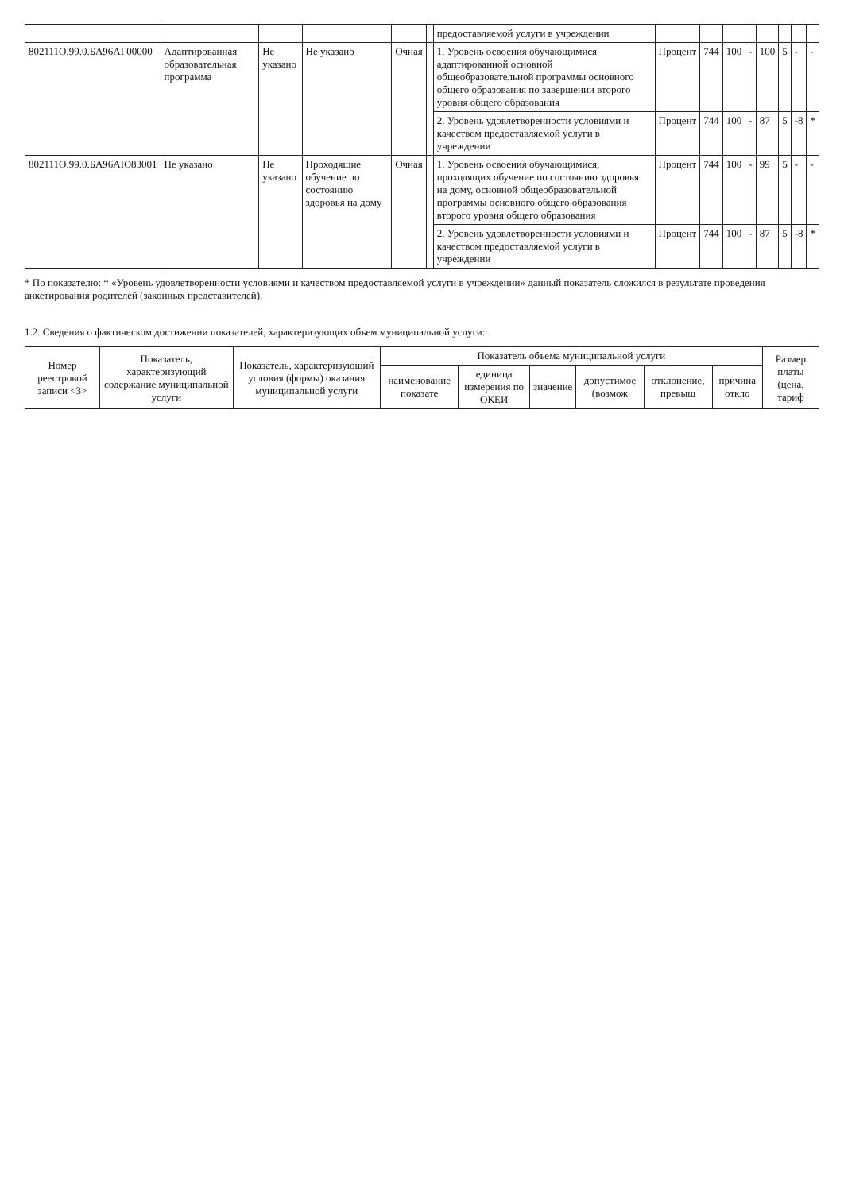| | | | | | | предоставляемой услуги в учреждении | | | | | | | | |
| 802111О.99.0.БА96АГ00000 | Адаптированная образовательная программа | Не указано | Не указано | Очная | | 1. Уровень освоения обучающимися адаптированной основной общеобразовательной программы основного общего образования по завершении второго уровня общего образования | Процент | 744 | 100 | - | 100 | 5 | - | - |
| | | | | | | 2. Уровень удовлетворенности условиями и качеством предоставляемой услуги в учреждении | Процент | 744 | 100 | - | 87 | 5 | -8 | * |
| 802111О.99.0.БА96АЮ83001 | Не указано | Не указано | Проходящие обучение по состоянию здоровья на дому | Очная | | 1. Уровень освоения обучающимися, проходящих обучение по состоянию здоровья на дому, основной общеобразовательной программы основного общего образования второго уровня общего образования | Процент | 744 | 100 | - | 99 | 5 | - | - |
| | | | | | | 2. Уровень удовлетворенности условиями и качеством предоставляемой услуги в учреждении | Процент | 744 | 100 | - | 87 | 5 | -8 | * |
* По показателю: * «Уровень удовлетворенности условиями и качеством предоставляемой услуги в учреждении» данный показатель сложился в результате проведения анкетирования родителей (законных представителей).
1.2. Сведения о фактическом достижении показателей, характеризующих объем муниципальной услуги:
| Номер реестровой записи <3> | Показатель, характеризующий содержание муниципальной услуги | Показатель, характеризующий условия (формы) оказания муниципальной услуги | Показатель объема муниципальной услуги | | | | | | Размер платы (цена, тариф |
| --- | --- | --- | --- | --- | --- | --- | --- | --- | --- |
| | | | наименование показате | единица измерения по ОКЕИ | значение | допустимое (возмож | отклонение, превыш | причина откло | |